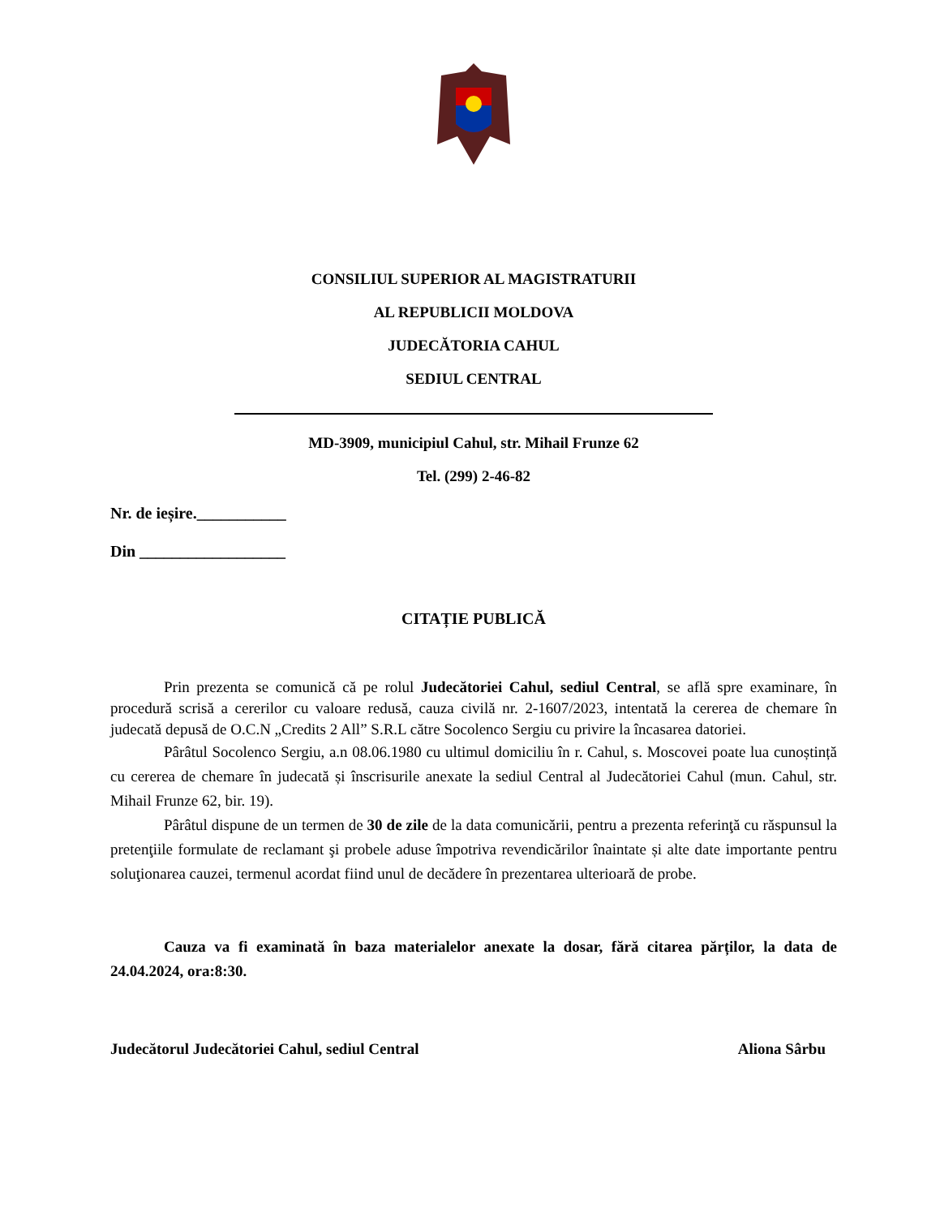CONSILIUL SUPERIOR AL MAGISTRATURII
AL REPUBLICII MOLDOVA
JUDECĂTORIA CAHUL
SEDIUL CENTRAL
MD-3909, municipiul Cahul, str. Mihail Frunze 62
Tel. (299) 2-46-82
Nr. de ieșire.___________
Din __________________
CITAȚIE PUBLICĂ
Prin prezenta se comunică că pe rolul Judecătoriei Cahul, sediul Central, se află spre examinare, în procedură scrisă a cererilor cu valoare redusă, cauza civilă nr. 2-1607/2023, intentată la cererea de chemare în judecată depusă de O.C.N „Credits 2 All” S.R.L către Socolenco Sergiu cu privire la încasarea datoriei.
Pârâtul Socolenco Sergiu, a.n 08.06.1980 cu ultimul domiciliu în r. Cahul, s. Moscovei poate lua cunoștință cu cererea de chemare în judecată și înscrisurile anexate la sediul Central al Judecătoriei Cahul (mun. Cahul, str. Mihail Frunze 62, bir. 19).
Pârâtul dispune de un termen de 30 de zile de la data comunicării, pentru a prezenta referinţă cu răspunsul la pretenţiile formulate de reclamant şi probele aduse împotriva revendicărilor înaintate și alte date importante pentru soluţionarea cauzei, termenul acordat fiind unul de decădere în prezentarea ulterioară de probe.
Cauza va fi examinată în baza materialelor anexate la dosar, fără citarea părților, la data de 24.04.2024, ora:8:30.
Judecătorul Judecătoriei Cahul, sediul Central Aliona Sârbu